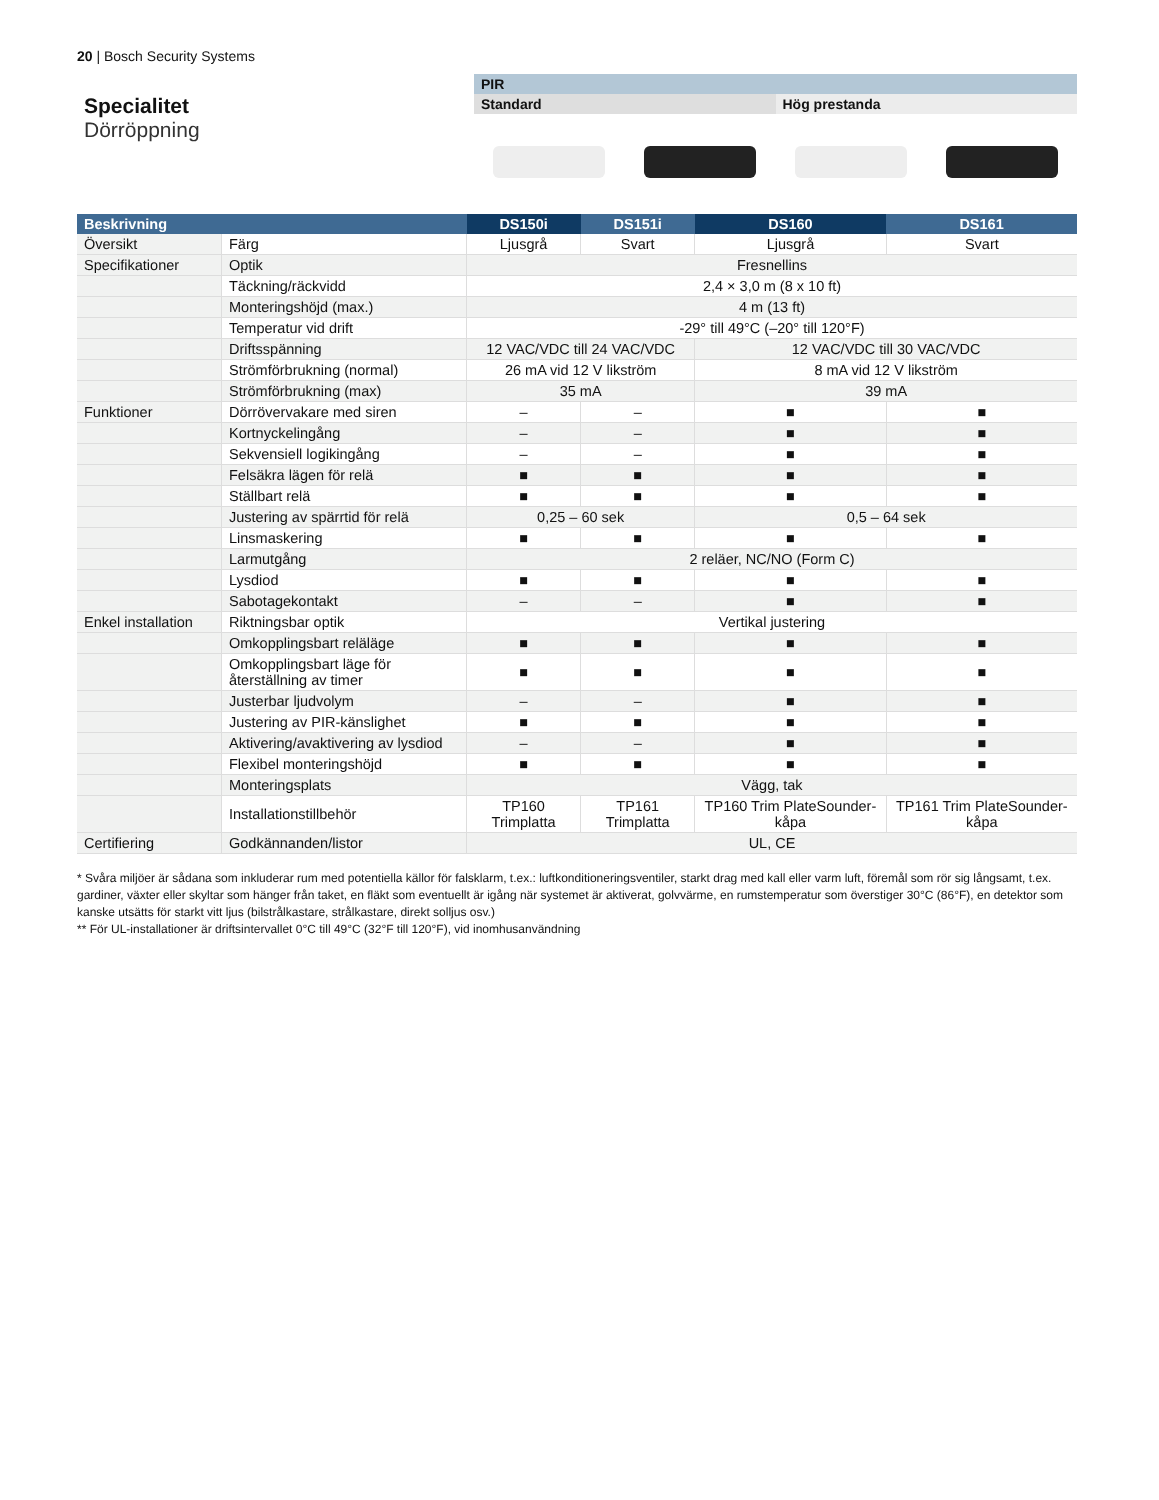20 | Bosch Security Systems
Specialitet
Dörröppning
PIR
Standard Hög prestanda
| Beskrivning | | DS150i | DS151i | DS160 | DS161 |
| --- | --- | --- | --- | --- | --- |
| Översikt | Färg | Ljusgrå | Svart | Ljusgrå | Svart |
| Specifikationer | Optik | Fresnellins | | | |
| | Täckning/räckvidd | 2,4 × 3,0 m (8 x 10 ft) | | | |
| | Monteringshöjd (max.) | 4 m (13 ft) | | | |
| | Temperatur vid drift | -29° till 49°C (–20° till 120°F) | | | |
| | Driftsspänning | 12 VAC/VDC till 24 VAC/VDC | | 12 VAC/VDC till 30 VAC/VDC | |
| | Strömförbrukning (normal) | 26 mA vid 12 V likström | | 8 mA vid 12 V likström | |
| | Strömförbrukning (max) | 35 mA | | 39 mA | |
| Funktioner | Dörrövervakare med siren | – | – | ■ | ■ |
| | Kortnyckelingång | – | – | ■ | ■ |
| | Sekvensiell logikingång | – | – | ■ | ■ |
| | Felsäkra lägen för relä | ■ | ■ | ■ | ■ |
| | Ställbart relä | ■ | ■ | ■ | ■ |
| | Justering av spärrtid för relä | 0,25 – 60 sek | | 0,5 – 64 sek | |
| | Linsmaskering | ■ | ■ | ■ | ■ |
| | Larmutgång | 2 reläer, NC/NO (Form C) | | | |
| | Lysdiod | ■ | ■ | ■ | ■ |
| | Sabotagekontakt | – | – | ■ | ■ |
| Enkel installation | Riktningsbar optik | Vertikal justering | | | |
| | Omkopplingsbart reläläge | ■ | ■ | ■ | ■ |
| | Omkopplingsbart läge för återställning av timer | ■ | ■ | ■ | ■ |
| | Justerbar ljudvolym | – | – | ■ | ■ |
| | Justering av PIR-känslighet | ■ | ■ | ■ | ■ |
| | Aktivering/avaktivering av lysdiod | – | – | ■ | ■ |
| | Flexibel monteringshöjd | ■ | ■ | ■ | ■ |
| | Monteringsplats | Vägg, tak | | | |
| | Installationstillbehör | TP160 Trimplatta | TP161 Trimplatta | TP160 Trim PlateSounder-kåpa | TP161 Trim PlateSounder-kåpa |
| Certifiering | Godkännanden/listor | UL, CE | | | |
* Svåra miljöer är sådana som inkluderar rum med potentiella källor för falsklarm, t.ex.: luftkonditioneringsventiler, starkt drag med kall eller varm luft, föremål som rör sig långsamt, t.ex. gardiner, växter eller skyltar som hänger från taket, en fläkt som eventuellt är igång när systemet är aktiverat, golvvärme, en rumstemperatur som överstiger 30°C (86°F), en detektor som kanske utsätts för starkt vitt ljus (bilstrålkastare, strålkastare, direkt solljus osv.)
** För UL-installationer är driftsintervallet 0°C till 49°C (32°F till 120°F), vid inomhusanvändning